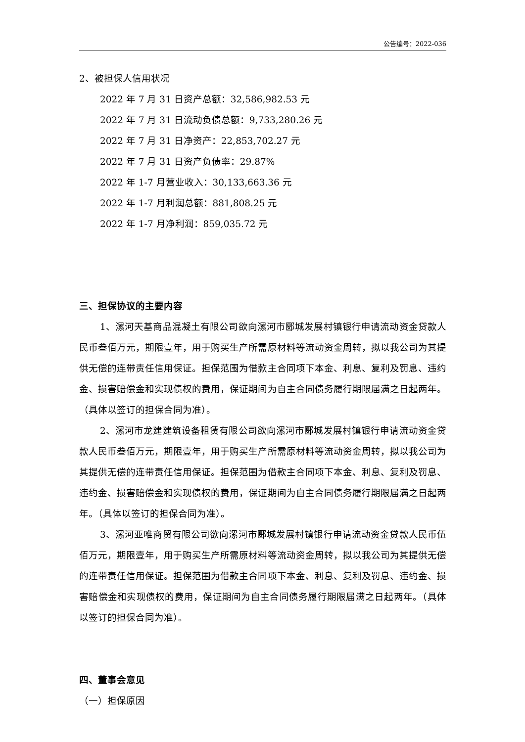公告编号：2022-036
2、被担保人信用状况
2022 年 7 月 31 日资产总额：32,586,982.53 元
2022 年 7 月 31 日流动负债总额：9,733,280.26 元
2022 年 7 月 31 日净资产：22,853,702.27 元
2022 年 7 月 31 日资产负债率：29.87%
2022 年 1-7 月营业收入：30,133,663.36 元
2022 年 1-7 月利润总额：881,808.25 元
2022 年 1-7 月净利润：859,035.72 元
三、担保协议的主要内容
1、漯河天基商品混凝土有限公司欲向漯河市郾城发展村镇银行申请流动资金贷款人民币叁佰万元，期限壹年，用于购买生产所需原材料等流动资金周转，拟以我公司为其提供无偿的连带责任信用保证。担保范围为借款主合同项下本金、利息、复利及罚息、违约金、损害赔偿金和实现债权的费用，保证期间为自主合同债务履行期限届满之日起两年。（具体以签订的担保合同为准）。
2、漯河市龙建建筑设备租赁有限公司欲向漯河市郾城发展村镇银行申请流动资金贷款人民币叁佰万元，期限壹年，用于购买生产所需原材料等流动资金周转，拟以我公司为其提供无偿的连带责任信用保证。担保范围为借款主合同项下本金、利息、复利及罚息、违约金、损害赔偿金和实现债权的费用，保证期间为自主合同债务履行期限届满之日起两年。（具体以签订的担保合同为准）。
3、漯河亚唯商贸有限公司欲向漯河市郾城发展村镇银行申请流动资金贷款人民币伍佰万元，期限壹年，用于购买生产所需原材料等流动资金周转，拟以我公司为其提供无偿的连带责任信用保证。担保范围为借款主合同项下本金、利息、复利及罚息、违约金、损害赔偿金和实现债权的费用，保证期间为自主合同债务履行期限届满之日起两年。（具体以签订的担保合同为准）。
四、董事会意见
（一）担保原因